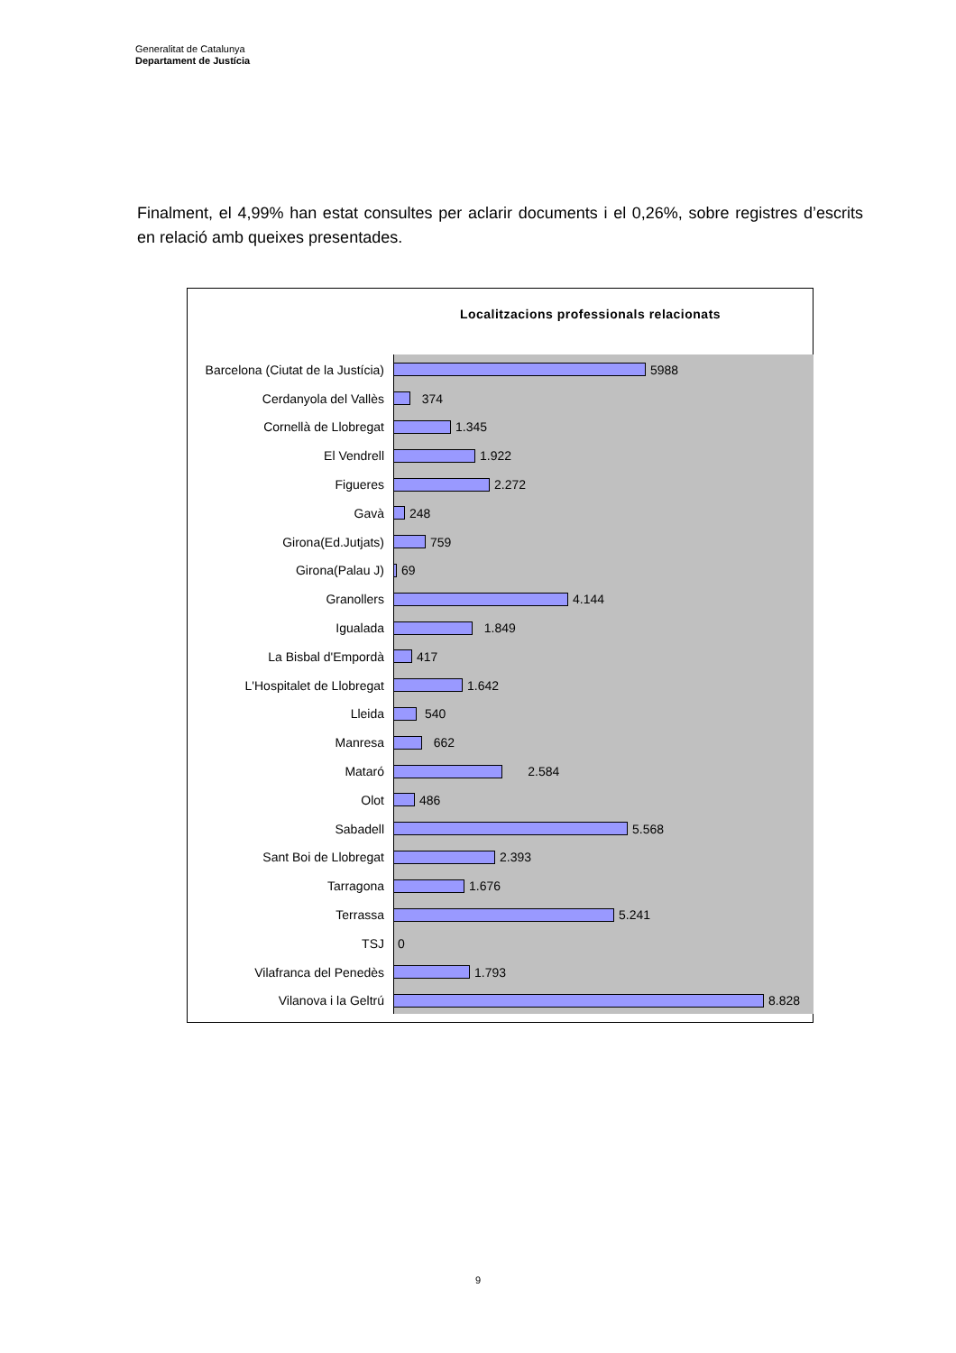Generalitat de Catalunya
Departament de Justícia
Finalment, el 4,99% han estat consultes per aclarir documents i el 0,26%, sobre registres d’escrits en relació amb queixes presentades.
Localitzacions professionals relacionats
Barcelona (Ciutat de la Justícia) 5988
Cerdanyola del Vallès 374
Cornellà de Llobregat 1.345
El Vendrell 1.922
Figueres 2.272
Gavà 248
Girona(Ed.Jutjats) 759
Girona(Palau J) 69
Granollers 4.144
Igualada 1.849
La Bisbal d'Empordà 417
L'Hospitalet de Llobregat 1.642
Lleida 540
Manresa 662
Mataró 2.584
Olot 486
Sabadell 5.568
Sant Boi de Llobregat 2.393
Tarragona 1.676
Terrassa 5.241
TSJ 0
Vilafranca del Penedès 1.793
Vilanova i la Geltrú 8.828
9